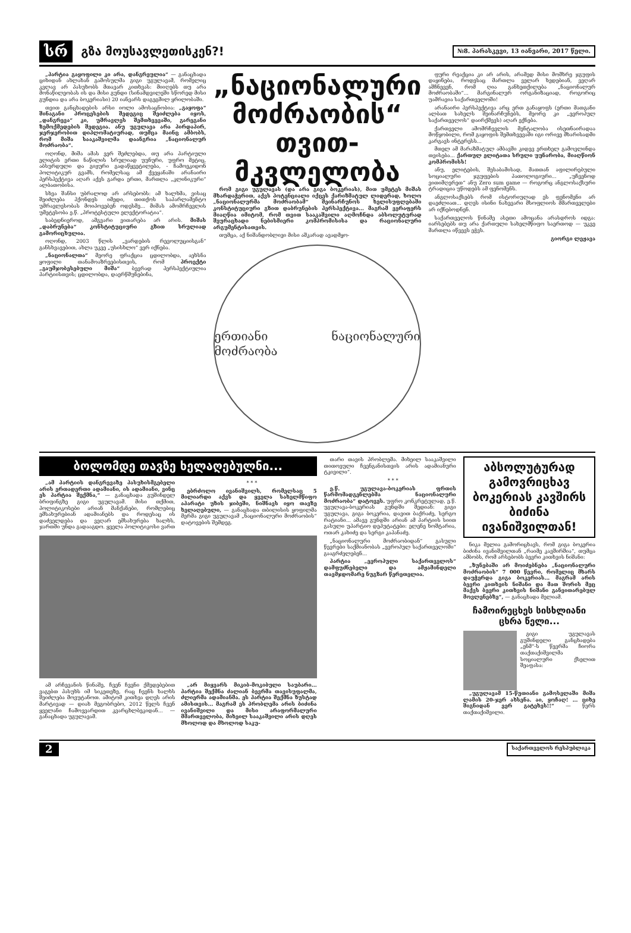სრ გზა მოუსავლეთისკენ?! №8. პარასკევი, 13 იანვარი, 2017 წელი.
„პარტია გაყოფილი კი არა, დანგრეულია“ — განაცხადა ციხიდან ახლახან გამოსულმა გიგი უგულავამ, რომელიც კვლავ არ პასუხობს მთავარ კითხვას: მიიღებს თუ არა მონაწილეობას ის და მისი გუნდი (სინამდვილეში სწორედ მისი გუნდია და არა ბოკერიასი) 20 იანვარს დაგეგმილ ყრილობაში.
თვით განცხადების არსი იოლი ამოსაცნობია: „გაყოფა“ შინაგანი პროცესების შედეგიც შეიძლება იყოს, „დანგრევა“ კი, უმრავლეს შემთხვევაში, გარეგანი ზემოქმედების შედეგია. ანუ უგულავა არა პირდაპირ, ჯერჯერობით დიპლომატიურად, თუმცა მაინც ამბობს, რომ მიშა სააკაშვილმა დაანგრია „ნაციონალურ მოძრაობა“.
ოღონდ, მიშა ამას ვერ შეძლებდა, თუ არა პარტიული ელიტის ერთი ნაწილის სრულიად უუნური, უფრო მეტიც, აბსურდული და გიჟური გადაწყვეტილება, - ჩამოეკიდონ პოლიტიკურ გვამს, რომელსაც ამ ქვეყანაში არანაირი პერსპექტივა აღარ აქვს გარდა ერთი, მართლა „კლინიკური“ ალბათობისა.
სხვა შანსი უბრალოდ არ არსებობს: ამ ხალხმა, ვისაც შეიძლება ჰქონდეს იმედი, თითქოს საპარლამენტო უმრავლესობას მოიპოვებენ ოდესმე... მიშას ამომრჩევლის უმეტესობა ე.წ. „პროტესტული ელექტორატია“.
საბედნიეროდ, ამგვარი ვითარება არ არის. მიშას „დაბრუნება“ კონსტიტუციური გზით სრულიად გამორიცხულია.
ოღონდ, 2003 წლის „ვარდების რევოლუციისგან“ განსხვავებით, ახლა უკვე „უსისხლო“ ვერ იქნება.
„ნაციონალთა“ მეორე ფრაქცია ცდილობდა, აეხსნა ყოფილი თანამოაზრეებისთვის, რომ პროექტი „გაუმჯობესებული მიშა“ ბევრად პერსპექტიულია პარტიისთვის; ცდილობდა, დაერწმუნებინა,
„ნაციონალური მოძრაობის“ თვით-მკვლელობა
რომ გიგი უგულავას (და არა გიგა ბოკერიას), მით უმეტეს მიშას მხარდაჭერით, აქვს პოტენციალი იქცეს ქარიზმატულ ლიდერად, ხოლო „ნაციონალურმა მოძრაობამ“ შეინარჩუნოს ხელისუფლებაში კონსტიტუციური გზით დაბრუნების პერსპექტივა... მაგრამ ვერაფერს მიაღწია იმიტომ, რომ თვით სააკაშვილი აღმოჩნდა აბსოლუტურად შეურაცხადი ნებისმიერი კომპრომისისა და რაციონალური არგუმენტისათვის.
თუმცა, აქ ნიშანდობლივი მისი აშკარად ავადმყო-
ერთიანი ნაციონალური მოძრაობა
ფური რეაქცია კი არ არის, არამედ მისი მომხრე ჯგუფის დაყინება, როდესაც მართლა ველარ ხვდებიან, ვეღარ აშჩნევენ, რომ ღია განხეთქილება „ნაციონალურ მოძრაობაში“... მარგინალურ ორგანიზაციად, როგორიც უამრავია საქართველოში!
არანაირი პერსპექტივა არც ერთ განაყოფს (ერთი მათგანი ალბათ სახელს შეინარჩუნებს, მეორე კი „ევროპულ საქართველოს“ დაირქმევს) აღარ ექნება.
ქართველი ამომრჩევლის მენტალობა ისეთნაირადაა მოწყობილი, რომ გაყოფის შემთხვევაში იგი ორივე მხარისადმი კარგავს ინტერესს...
მთელ ამ მარაზმატულ ამბავში კიდევ ერთხელ გამოვლინდა თვისება... ქართულ ელიტათა სრული უუნარობა, მიაღწიონ კომპრომისს!
ანუ, ელიტების, შესაბამისად, მათთან აფილირებული სოციალური ჯგუფების პათოლოგიური... „უჩვენოდ ვითიმღერეთ“ ანუ Zero sum game — როგორც ანგლოსაქსური ტრადიცია უწოდებს ამ ფენომენს.
ანგლოსაქსებს რომ ისტორიულად ეს ფენომენი არ დაეძლიათ... დღეს ისინი ნახევარი მსოფლიოს მმართველები არ იქნებოდნენ.
საქართველოს წინაშე ასეთი ამოცანა არასდროს იდგა: იარსებებს თუ არა ქართული სახელმწიფო საერთოდ — უკვე მართლა იწვევს ეჭვს.
გიორგი ლეჟავა
ბოლომდე თავზე ხელაღებულნი...
„ამ პარტიის დანგრევაზე პასუხისმგებელი არის ერთადერთი ადამიანი, ის ადამიანი, ვინც ეს პარტია შექმნა,“ — განაცხადა გუშინდელ ბრიფინგზე გიგი უგულავამ. მისი თქმით, პოლიტიკოსები არიან მანქანები, რომლებიც ემსახურებიან ადამიანებს და როდესაც ის დაძველდება და ვეღარ ემსახურება ხალხს, ჯართში უნდა გადააგდო. ყველა პოლიტიკოსი ვართ
* * *
ებრძოლო ივანიშვილს, რომელსაც 5 მილიარდი აქვს და ყველა სახელმწიფო აპარატი უზის ჯიბეში, ნიშნავს იყო თავზე ხელაღებული, — განაცხადა თბილისის ყოფილმა მერმა გიგი უგულავამ „ნაციონალური მოძრაობის“ დატოვების შემდეგ.
ამ არჩევანის წინაშე, ჩვენ ჩვენი ქმედებებით ვაგებთ პასუხს იმ სიკეთეზე, რაც ჩვენს ხალხს შეიძლება მოვუტანოთ. ამიტომ კითხვა დღეს არის მარტივად — დიახ მეგობრებო, 2012 წელს ჩვენ ყველანი ჩამოვვარდით კვარცხლბეკიდან... — განაცხადა უგულავამ.
„არ მიყვარს მიკიბ-მოკიბული საუბარი... პარტია შექმნა ძალიან ბევრმა თავისუფალმა, ძლიერმა ადამიანმა. ეს პარტია შექმნა ზუსტად ამისთვის... მაგრამ ეს პრობლემა არის ბიძინა ივანიშვილი და მისი არაფორმალური მმართველობა, მიხეილ სააკაშვილი არის დღეს მხოლოდ და მხოლოდ საკუ-
თარი თავის პრობლემა. მიხეილ სააკაშვილი თითოეული ჩვენგანისთვის არის ადამიანური ტკივილი“.
* * *
ე.წ. უგულავა-ბოკერიას ფრთის წარმომადგენლებმა ნაციონალური მოძრაობა“ დატოვეს. უფრო კონკრეტულად, ე.წ. უგულავა-ბოკერიას გუნდში შედიან: გიგი უგულავა, გიგა ბოკერია, დავით ბაქრაძე, სერგო რატიანი... ამავე გუნდში არიან ამ პარტიის სიით გასული უპარტიო დეპუტატები: ელენე ხოშტარია, ოთარ კახიძე და სერგი კაპანაძე.
„ნაციონალური მოძრაობიდან“ გასული წევრები საქმიანობას „ევროპულ საქართველოში“ გააგრძელებენ...
პარტია „ევროპული საქართველოს“ დამფუძნებელი და ამჟამინდელი თავმჯდომარე ნუგზარ წერეთელია.
აბსოლუტურად გამოვრიცხავ ბოკერიას კავშირს ბიძინა ივანიშვილთან!
ნიკა მელია გამორიცხავს, რომ გიგა ბოკერია ბიძინა ივანიშვილთან „რაიმე კავშირშია“, თუმცა ამბობს, რომ არსებობს ბევრი კითხვის ნიშანი:
„ზუნებაში არ მოიძებნება „ნაციონალური მოძრაობის“ 7 000 წევრი, რომელიც მხარს დაუჭერდა გიგა ბოკერიას... მაგრამ არის ბევრი კითხვის ნიშანი და მათ შორის მეც მაქვს ბევრი კითხვის ნიშანი განვითარებულ მოვლენებზე“, — განაცხადა მელიამ.
ჩამოირეცხეს სისხლიანი ცხრა წელი...
გიგი უგულავას გუშინდელი განცხადება „ენმ“-ს წევრმა ჩიორა თაქთაქიშვილმა სოციალური ქსელით შეაფასა:
„უგულავამ 15-წუთიანი გამოსვლაში მიშა ლამის 20-ჯერ ახსენა. აი, ყოჩაღ! ... ციხე შიგნიდან ვერ გატეხეს!!“ — წერს თაქთაქიშვილი.
2 საქართველოს რესპუბლიკა